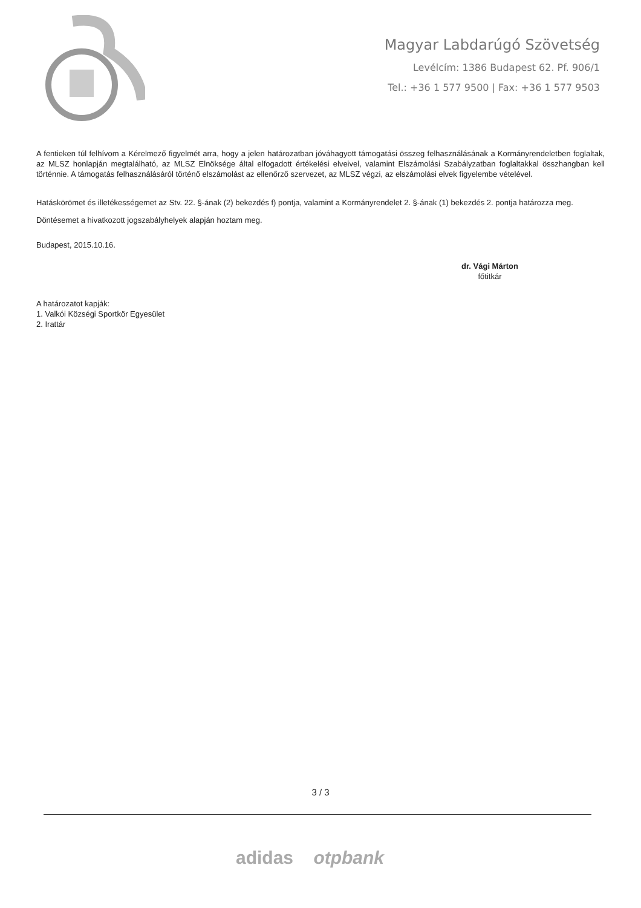Magyar Labdarúgó Szövetség
Levélcím: 1386 Budapest 62. Pf. 906/1
Tel.: +36 1 577 9500 | Fax: +36 1 577 9503
A fentieken túl felhívom a Kérelmező figyelmét arra, hogy a jelen határozatban jóváhagyott támogatási összeg felhasználásának a Kormányrendeletben foglaltak, az MLSZ honlapján megtalálható, az MLSZ Elnöksége által elfogadott értékelési elveivel, valamint Elszámolási Szabályzatban foglaltakkal összhangban kell történnie. A támogatás felhasználásáról történő elszámolást az ellenőrző szervezet, az MLSZ végzi, az elszámolási elvek figyelembe vételével.
Hatáskörömet és illetékességemet az Stv. 22. §-ának (2) bekezdés f) pontja, valamint a Kormányrendelet 2. §-ának (1) bekezdés 2. pontja határozza meg.
Döntésemet a hivatkozott jogszabályhelyek alapján hoztam meg.
Budapest, 2015.10.16.
dr. Vági Márton
főtitkár
A határozatot kapják:
1. Valkói Községi Sportkör Egyesület
2. Irattár
3 / 3
adidas otpbank